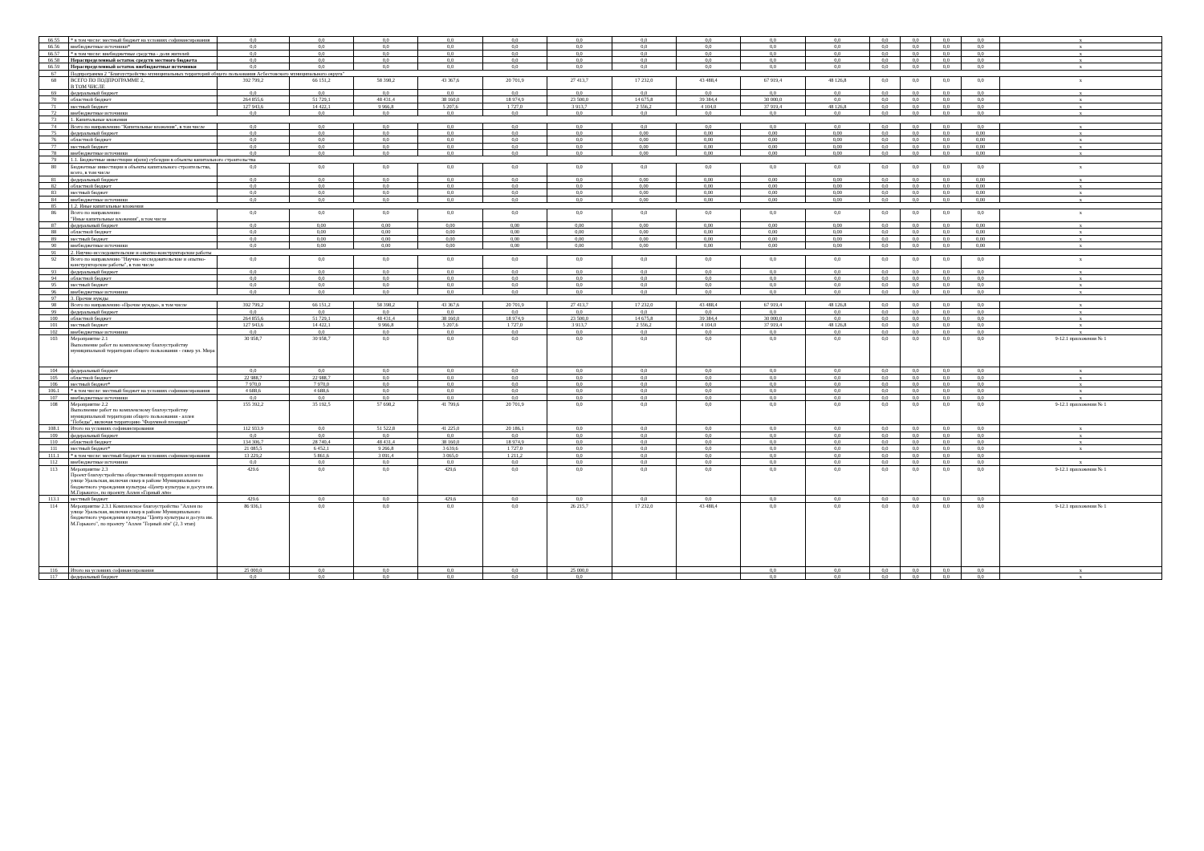| 66.55 | * в том числе: местный бюджет на условиях софинансирования | 0,0 | 0,0 | 0,0 | 0,0 | 0,0 | 0,0 | 0,0 | 0,0 | 0,0 | 0,0 | 0,0 | 0,0 | 0,0 | 0,0 | x |
| 66.56 | внебюджетные источники* | 0,0 | 0,0 | 0,0 | 0,0 | 0,0 | 0,0 | 0,0 | 0,0 | 0,0 | 0,0 | 0,0 | 0,0 | 0,0 | 0,0 | x |
| 66.57 | * в том числе: внебюджетные средства - доля жителей | 0,0 | 0,0 | 0,0 | 0,0 | 0,0 | 0,0 | 0,0 | 0,0 | 0,0 | 0,0 | 0,0 | 0,0 | 0,0 | 0,0 | x |
| 66.58 | Нераспределенный остаток средств местного бюджета | 0,0 | 0,0 | 0,0 | 0,0 | 0,0 | 0,0 | 0,0 | 0,0 | 0,0 | 0,0 | 0,0 | 0,0 | 0,0 | 0,0 | x |
| 66.59 | Нераспределенный остаток внебюджетные источники | 0,0 | 0,0 | 0,0 | 0,0 | 0,0 | 0,0 | 0,0 | 0,0 | 0,0 | 0,0 | 0,0 | 0,0 | 0,0 | 0,0 | x |
| 67 | Подпрограмма 2 "Благоустройство муниципальных территорий общего пользования Асбестовского муниципального округа" | | | | | | | | | | | | | | | |
| 68 | ВСЕГО ПО ПОДПРОГРАММЕ 2, В ТОМ ЧИСЛЕ | 392 799,2 | 66 151,2 | 58 398,2 | 43 367,6 | 20 701,9 | 27 413,7 | 17 232,0 | 43 488,4 | 67 919,4 | 48 126,8 | 0,0 | 0,0 | 0,0 | 0,0 | x |
| 69 | федеральный бюджет | 0,0 | 0,0 | 0,0 | 0,0 | 0,0 | 0,0 | 0,0 | 0,0 | 0,0 | 0,0 | 0,0 | 0,0 | 0,0 | 0,0 | x |
| 70 | областной бюджет | 264 855,6 | 51 729,1 | 48 431,4 | 38 160,0 | 18 974,9 | 23 500,0 | 14 675,8 | 39 384,4 | 30 000,0 | 0,0 | 0,0 | 0,0 | 0,0 | 0,0 | x |
| 71 | местный бюджет | 127 943,6 | 14 422,1 | 9 966,8 | 5 207,6 | 1 727,0 | 3 913,7 | 2 556,2 | 4 104,0 | 37 919,4 | 48 126,8 | 0,0 | 0,0 | 0,0 | 0,0 | x |
| 72 | внебюджетные источники | 0,0 | 0,0 | 0,0 | 0,0 | 0,0 | 0,0 | 0,0 | 0,0 | 0,0 | 0,0 | 0,0 | 0,0 | 0,0 | 0,0 | x |
| 73 | 1. Капитальные вложения | | | | | | | | | | | | | | | |
| 74 | Всего по направлению "Капитальные вложения", в том числе | 0,0 | 0,0 | 0,0 | 0,0 | 0,0 | 0,0 | 0,0 | 0,0 | 0,0 | 0,0 | 0,0 | 0,0 | 0,0 | 0,0 | x |
| 75 | федеральный бюджет | 0,0 | 0,0 | 0,0 | 0,0 | 0,0 | 0,0 | 0,00 | 0,00 | 0,00 | 0,00 | 0,0 | 0,0 | 0,0 | 0,00 | x |
| 76 | областной бюджет | 0,0 | 0,0 | 0,0 | 0,0 | 0,0 | 0,0 | 0,00 | 0,00 | 0,00 | 0,00 | 0,0 | 0,0 | 0,0 | 0,00 | x |
| 77 | местный бюджет | 0,0 | 0,0 | 0,0 | 0,0 | 0,0 | 0,0 | 0,00 | 0,00 | 0,00 | 0,00 | 0,0 | 0,0 | 0,0 | 0,00 | x |
| 78 | внебюджетные источники | 0,0 | 0,0 | 0,0 | 0,0 | 0,0 | 0,0 | 0,00 | 0,00 | 0,00 | 0,00 | 0,0 | 0,0 | 0,0 | 0,00 | x |
| 79 | 1.1. Бюджетные инвестиции и(или) субсидии в объекты капитального строительства | | | | | | | | | | | | | | | |
| 80 | Бюджетные инвестиции в объекты капитального строительства, всего, в том числе | 0,0 | 0,0 | 0,0 | 0,0 | 0,0 | 0,0 | 0,0 | 0,0 | 0,0 | 0,0 | 0,0 | 0,0 | 0,0 | 0,0 | x |
| 81 | федеральный бюджет | 0,0 | 0,0 | 0,0 | 0,0 | 0,0 | 0,0 | 0,00 | 0,00 | 0,00 | 0,00 | 0,0 | 0,0 | 0,0 | 0,00 | x |
| 82 | областной бюджет | 0,0 | 0,0 | 0,0 | 0,0 | 0,0 | 0,0 | 0,00 | 0,00 | 0,00 | 0,00 | 0,0 | 0,0 | 0,0 | 0,00 | x |
| 83 | местный бюджет | 0,0 | 0,0 | 0,0 | 0,0 | 0,0 | 0,0 | 0,00 | 0,00 | 0,00 | 0,00 | 0,0 | 0,0 | 0,0 | 0,00 | x |
| 84 | внебюджетные источники | 0,0 | 0,0 | 0,0 | 0,0 | 0,0 | 0,0 | 0,00 | 0,00 | 0,00 | 0,00 | 0,0 | 0,0 | 0,0 | 0,00 | x |
| 85 | 1.2. Иные капитальные вложения | | | | | | | | | | | | | | | |
| 86 | Всего по направлению "Иные капитальные вложения", в том числе | 0,0 | 0,0 | 0,0 | 0,0 | 0,0 | 0,0 | 0,0 | 0,0 | 0,0 | 0,0 | 0,0 | 0,0 | 0,0 | 0,0 | x |
| 87 | федеральный бюджет | 0,0 | 0,00 | 0,00 | 0,00 | 0,00 | 0,00 | 0,00 | 0,00 | 0,00 | 0,00 | 0,0 | 0,0 | 0,0 | 0,00 | x |
| 88 | областной бюджет | 0,0 | 0,00 | 0,00 | 0,00 | 0,00 | 0,00 | 0,00 | 0,00 | 0,00 | 0,00 | 0,0 | 0,0 | 0,0 | 0,00 | x |
| 89 | местный бюджет | 0,0 | 0,00 | 0,00 | 0,00 | 0,00 | 0,00 | 0,00 | 0,00 | 0,00 | 0,00 | 0,0 | 0,0 | 0,0 | 0,00 | x |
| 90 | внебюджетные источники | 0,0 | 0,00 | 0,00 | 0,00 | 0,00 | 0,00 | 0,00 | 0,00 | 0,00 | 0,00 | 0,0 | 0,0 | 0,0 | 0,00 | x |
| 91 | 2. Научно-исследовательские и опытно-конструкторские работы | | | | | | | | | | | | | | | |
| 92 | Всего по направлению "Научно-исследовательские и опытно-конструкторские работы", в том числе | 0,0 | 0,0 | 0,0 | 0,0 | 0,0 | 0,0 | 0,0 | 0,0 | 0,0 | 0,0 | 0,0 | 0,0 | 0,0 | 0,0 | x |
| 93 | федеральный бюджет | 0,0 | 0,0 | 0,0 | 0,0 | 0,0 | 0,0 | 0,0 | 0,0 | 0,0 | 0,0 | 0,0 | 0,0 | 0,0 | 0,0 | x |
| 94 | областной бюджет | 0,0 | 0,0 | 0,0 | 0,0 | 0,0 | 0,0 | 0,0 | 0,0 | 0,0 | 0,0 | 0,0 | 0,0 | 0,0 | 0,0 | x |
| 95 | местный бюджет | 0,0 | 0,0 | 0,0 | 0,0 | 0,0 | 0,0 | 0,0 | 0,0 | 0,0 | 0,0 | 0,0 | 0,0 | 0,0 | 0,0 | x |
| 96 | внебюджетные источники | 0,0 | 0,0 | 0,0 | 0,0 | 0,0 | 0,0 | 0,0 | 0,0 | 0,0 | 0,0 | 0,0 | 0,0 | 0,0 | 0,0 | x |
| 97 | 3. Прочие нужды | | | | | | | | | | | | | | | |
| 98 | Всего по направлению «Прочие нужды», в том числе | 392 799,2 | 66 151,2 | 58 398,2 | 43 367,6 | 20 701,9 | 27 413,7 | 17 232,0 | 43 488,4 | 67 919,4 | 48 126,8 | 0,0 | 0,0 | 0,0 | 0,0 | x |
| 99 | федеральный бюджет | 0,0 | 0,0 | 0,0 | 0,0 | 0,0 | 0,0 | 0,0 | 0,0 | 0,0 | 0,0 | 0,0 | 0,0 | 0,0 | 0,0 | x |
| 100 | областной бюджет | 264 855,6 | 51 729,1 | 48 431,4 | 38 160,0 | 18 974,9 | 23 500,0 | 14 675,8 | 39 384,4 | 30 000,0 | 0,0 | 0,0 | 0,0 | 0,0 | 0,0 | x |
| 101 | местный бюджет | 127 943,6 | 14 422,1 | 9 966,8 | 5 207,6 | 1 727,0 | 3 913,7 | 2 556,2 | 4 104,0 | 37 919,4 | 48 126,8 | 0,0 | 0,0 | 0,0 | 0,0 | x |
| 102 | внебюджетные источники | 0,0 | 0,0 | 0,0 | 0,0 | 0,0 | 0,0 | 0,0 | 0,0 | 0,0 | 0,0 | 0,0 | 0,0 | 0,0 | 0,0 | x |
| 103 | Мероприятие 2.1 Выполнение работ по комплексному благоустройству муниципальной территории общего пользования - сквер ул. Мира | 30 958,7 | 30 958,7 | 0,0 | 0,0 | 0,0 | 0,0 | 0,0 | 0,0 | 0,0 | 0,0 | 0,0 | 0,0 | 0,0 | 0,0 | 9-12.1 приложения № 1 |
| 104 | федеральный бюджет | 0,0 | 0,0 | 0,0 | 0,0 | 0,0 | 0,0 | 0,0 | 0,0 | 0,0 | 0,0 | 0,0 | 0,0 | 0,0 | 0,0 | x |
| 105 | областной бюджет | 22 988,7 | 22 988,7 | 0,0 | 0,0 | 0,0 | 0,0 | 0,0 | 0,0 | 0,0 | 0,0 | 0,0 | 0,0 | 0,0 | 0,0 | x |
| 106 | местный бюджет* | 7 970,0 | 7 970,0 | 0,0 | 0,0 | 0,0 | 0,0 | 0,0 | 0,0 | 0,0 | 0,0 | 0,0 | 0,0 | 0,0 | 0,0 | x |
| 106.1 | * в том числе: местный бюджет на условиях софинансирования | 4 688,6 | 4 688,6 | 0,0 | 0,0 | 0,0 | 0,0 | 0,0 | 0,0 | 0,0 | 0,0 | 0,0 | 0,0 | 0,0 | 0,0 | x |
| 107 | внебюджетные источники | 0,0 | 0,0 | 0,0 | 0,0 | 0,0 | 0,0 | 0,0 | 0,0 | 0,0 | 0,0 | 0,0 | 0,0 | 0,0 | 0,0 | x |
| 108 | Мероприятие 2.2 Выполнение работ по комплексному благоустройству муниципальной территории общего пользования - аллея "Победы", включая территорию "Форумной площади" | 155 392,2 | 35 192,5 | 57 698,2 | 41 799,6 | 20 701,9 | 0,0 | 0,0 | 0,0 | 0,0 | 0,0 | 0,0 | 0,0 | 0,0 | 0,0 | 9-12.1 приложения № 1 |
| 108.1 | Итого на условиях софинансирования | 112 933,9 | 0,0 | 51 522,8 | 41 225,0 | 20 186,1 | 0,0 | 0,0 | 0,0 | 0,0 | 0,0 | 0,0 | 0,0 | 0,0 | 0,0 | x |
| 109 | федеральный бюджет | 0,0 | 0,0 | 0,0 | 0,0 | 0,0 | 0,0 | 0,0 | 0,0 | 0,0 | 0,0 | 0,0 | 0,0 | 0,0 | 0,0 | x |
| 110 | областной бюджет | 134 306,7 | 28 740,4 | 48 431,4 | 38 160,0 | 18 974,9 | 0,0 | 0,0 | 0,0 | 0,0 | 0,0 | 0,0 | 0,0 | 0,0 | 0,0 | x |
| 111 | местный бюджет* | 21 085,5 | 6 452,1 | 9 266,8 | 3 639,6 | 1 727,0 | 0,0 | 0,0 | 0,0 | 0,0 | 0,0 | 0,0 | 0,0 | 0,0 | 0,0 | x |
| 111.1 | * в том числе: местный бюджет на условиях софинансирования | 13 229,2 | 5 861,6 | 3 091,4 | 3 065,0 | 1 211,2 | 0,0 | 0,0 | 0,0 | 0,0 | 0,0 | 0,0 | 0,0 | 0,0 | 0,0 | |
| 112 | внебюджетные источники | 0,0 | 0,0 | 0,0 | 0,0 | 0,0 | 0,0 | 0,0 | 0,0 | 0,0 | 0,0 | 0,0 | 0,0 | 0,0 | 0,0 | x |
| 113 | Мероприятие 2.3 Проект благоустройства общественной территории аллеи по улице Уральская, включая сквер в районе Муниципального бюджетного учреждения культуры «Центр культуры и досуга им. М.Горького», по проекту Аллея «Горный лён» | 429.6 | 0,0 | 0,0 | 429,6 | 0,0 | 0,0 | 0,0 | 0,0 | 0,0 | 0,0 | 0,0 | 0,0 | 0,0 | 0,0 | 9-12.1 приложения № 1 |
| 113.1 | местный бюджет | 429.6 | 0,0 | 0,0 | 429,6 | 0,0 | 0,0 | 0,0 | 0,0 | 0,0 | 0,0 | 0,0 | 0,0 | 0,0 | 0,0 | |
| 114 | Мероприятие 2.3.1 Комплексное благоустройство "Аллея по улице Уральская, включая сквер в районе Муниципального бюджетного учреждения культуры "Центр культуры и досуга им. М.Горького", по проекту "Аллея "Горный лён" (2, 3 этап) | 86 936,1 | 0,0 | 0,0 | 0,0 | 0,0 | 26 215,7 | 17 232,0 | 43 488,4 | 0,0 | 0,0 | 0,0 | 0,0 | 0,0 | 0,0 | 9-12.1 приложения № 1 |
| 116 | Итого на условиях софинансирования | 25 000,0 | 0,0 | 0,0 | 0,0 | 0,0 | 25 000,0 | | | 0,0 | 0,0 | 0,0 | 0,0 | 0,0 | 0,0 | x |
| 117 | федеральный бюджет | 0,0 | 0,0 | 0,0 | 0,0 | 0,0 | 0,0 | | | 0,0 | 0,0 | 0,0 | 0,0 | 0,0 | 0,0 | x |